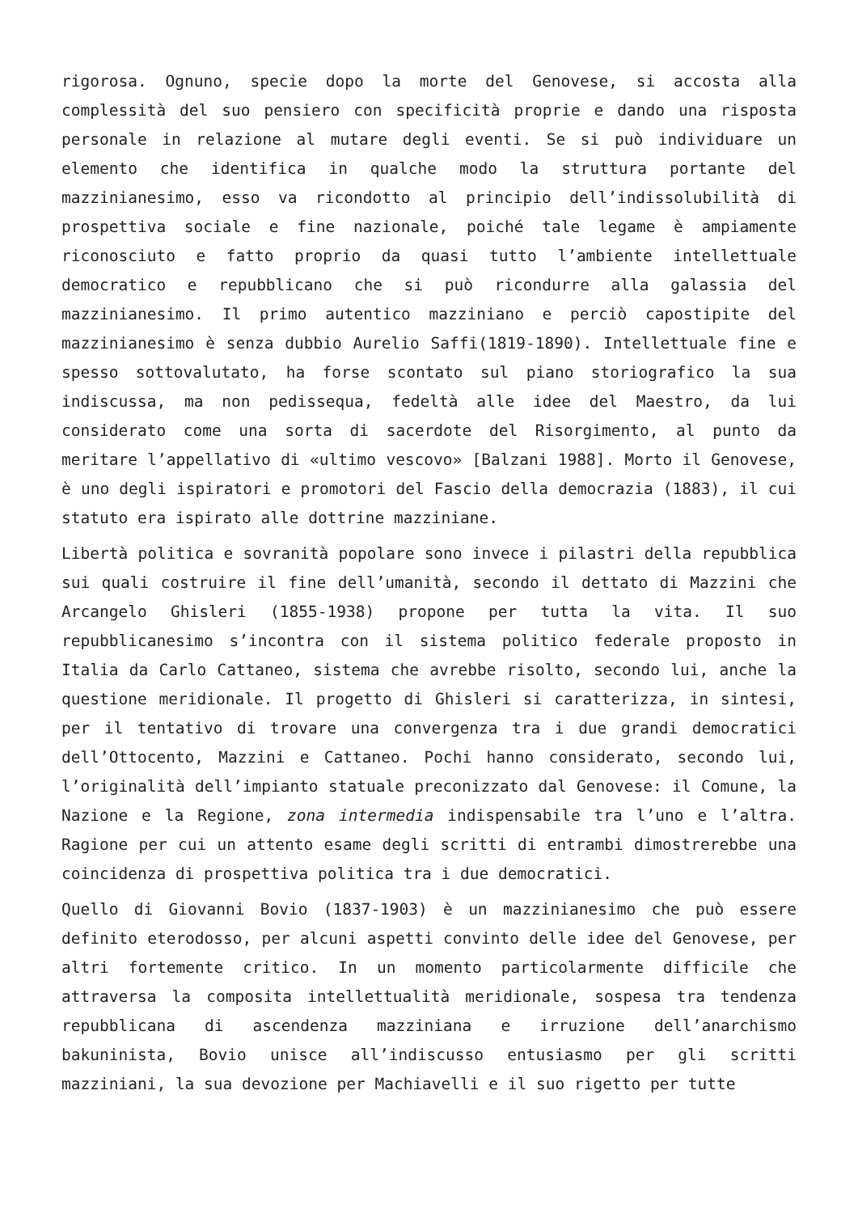rigorosa. Ognuno, specie dopo la morte del Genovese, si accosta alla complessità del suo pensiero con specificità proprie e dando una risposta personale in relazione al mutare degli eventi. Se si può individuare un elemento che identifica in qualche modo la struttura portante del mazzinianesimo, esso va ricondotto al principio dell’indissolubilità di prospettiva sociale e fine nazionale, poiché tale legame è ampiamente riconosciuto e fatto proprio da quasi tutto l’ambiente intellettuale democratico e repubblicano che si può ricondurre alla galassia del mazzinianesimo. Il primo autentico mazziniano e perciò capostipite del mazzinianesimo è senza dubbio Aurelio Saffi(1819-1890). Intellettuale fine e spesso sottovalutato, ha forse scontato sul piano storiografico la sua indiscussa, ma non pedissequa, fedeltà alle idee del Maestro, da lui considerato come una sorta di sacerdote del Risorgimento, al punto da meritare l’appellativo di «ultimo vescovo» [Balzani 1988]. Morto il Genovese, è uno degli ispiratori e promotori del Fascio della democrazia (1883), il cui statuto era ispirato alle dottrine mazziniane.
Libertà politica e sovranità popolare sono invece i pilastri della repubblica sui quali costruire il fine dell’umanità, secondo il dettato di Mazzini che Arcangelo Ghisleri (1855-1938) propone per tutta la vita. Il suo repubblicanesimo s’incontra con il sistema politico federale proposto in Italia da Carlo Cattaneo, sistema che avrebbe risolto, secondo lui, anche la questione meridionale. Il progetto di Ghisleri si caratterizza, in sintesi, per il tentativo di trovare una convergenza tra i due grandi democratici dell’Ottocento, Mazzini e Cattaneo. Pochi hanno considerato, secondo lui, l’originalità dell’impianto statuale preconizzato dal Genovese: il Comune, la Nazione e la Regione, zona intermedia indispensabile tra l’uno e l’altra. Ragione per cui un attento esame degli scritti di entrambi dimostrerebbe una coincidenza di prospettiva politica tra i due democratici.
Quello di Giovanni Bovio (1837-1903) è un mazzinianesimo che può essere definito eterodosso, per alcuni aspetti convinto delle idee del Genovese, per altri fortemente critico. In un momento particolarmente difficile che attraversa la composita intellettualità meridionale, sospesa tra tendenza repubblicana di ascendenza mazziniana e irruzione dell’anarchismo bakuninista, Bovio unisce all’indiscusso entusiasmo per gli scritti mazziniani, la sua devozione per Machiavelli e il suo rigetto per tutte